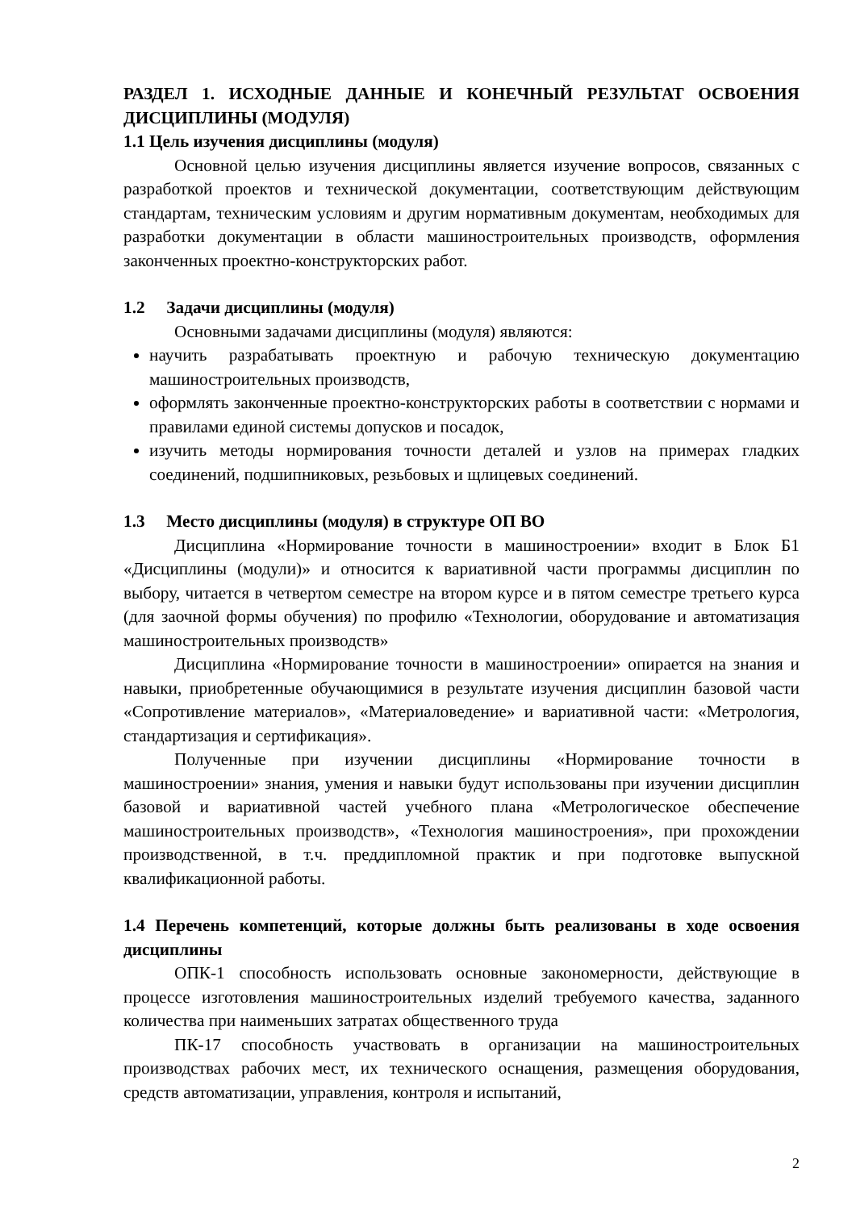РАЗДЕЛ 1. ИСХОДНЫЕ ДАННЫЕ И КОНЕЧНЫЙ РЕЗУЛЬТАТ ОСВОЕНИЯ ДИСЦИПЛИНЫ (МОДУЛЯ)
1.1 Цель изучения дисциплины (модуля)
Основной целью изучения дисциплины является изучение вопросов, связанных с разработкой проектов и технической документации, соответствующим действующим стандартам, техническим условиям и другим нормативным документам, необходимых для разработки документации в области машиностроительных производств, оформления законченных проектно-конструкторских работ.
1.2 Задачи дисциплины (модуля)
Основными задачами дисциплины (модуля) являются:
научить разрабатывать проектную и рабочую техническую документацию машиностроительных производств,
оформлять законченные проектно-конструкторских работы в соответствии с нормами и правилами единой системы допусков и посадок,
изучить методы нормирования точности деталей и узлов на примерах гладких соединений, подшипниковых, резьбовых и щлицевых соединений.
1.3 Место дисциплины (модуля) в структуре ОП ВО
Дисциплина «Нормирование точности в машиностроении» входит в Блок Б1 «Дисциплины (модули)» и относится к вариативной части программы дисциплин по выбору, читается в четвертом семестре на втором курсе и в пятом семестре третьего курса (для заочной формы обучения) по профилю «Технологии, оборудование и автоматизация машиностроительных производств»
Дисциплина «Нормирование точности в машиностроении» опирается на знания и навыки, приобретенные обучающимися в результате изучения дисциплин базовой части «Сопротивление материалов», «Материаловедение» и вариативной части: «Метрология, стандартизация и сертификация».
Полученные при изучении дисциплины «Нормирование точности в машиностроении» знания, умения и навыки будут использованы при изучении дисциплин базовой и вариативной частей учебного плана «Метрологическое обеспечение машиностроительных производств», «Технология машиностроения», при прохождении производственной, в т.ч. преддипломной практик и при подготовке выпускной квалификационной работы.
1.4 Перечень компетенций, которые должны быть реализованы в ходе освоения дисциплины
ОПК-1 способность использовать основные закономерности, действующие в процессе изготовления машиностроительных изделий требуемого качества, заданного количества при наименьших затратах общественного труда
ПК-17 способность участвовать в организации на машиностроительных производствах рабочих мест, их технического оснащения, размещения оборудования, средств автоматизации, управления, контроля и испытаний,
2